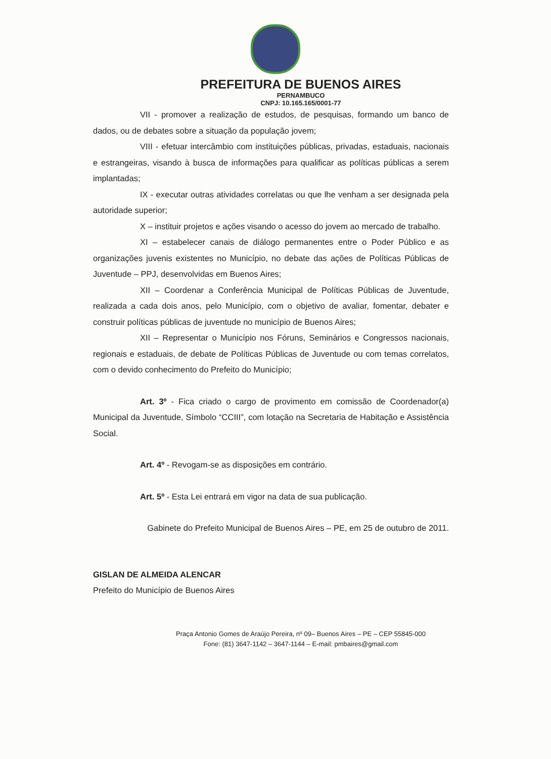PREFEITURA DE BUENOS AIRES
PERNAMBUCO
CNPJ: 10.165.165/0001-77
VII - promover a realização de estudos, de pesquisas, formando um banco de dados, ou de debates sobre a situação da população jovem;
VIII - efetuar intercâmbio com instituições públicas, privadas, estaduais, nacionais e estrangeiras, visando à busca de informações para qualificar as políticas públicas a serem implantadas;
IX - executar outras atividades correlatas ou que lhe venham a ser designada pela autoridade superior;
X – instituir projetos e ações visando o acesso do jovem ao mercado de trabalho.
XI – estabelecer canais de diálogo permanentes entre o Poder Público e as organizações juvenis existentes no Município, no debate das ações de Políticas Públicas de Juventude – PPJ, desenvolvidas em Buenos Aires;
XII – Coordenar a Conferência Municipal de Políticas Públicas de Juventude, realizada a cada dois anos, pelo Município, com o objetivo de avaliar, fomentar, debater e construir políticas públicas de juventude no município de Buenos Aires;
XII – Representar o Município nos Fóruns, Seminários e Congressos nacionais, regionais e estaduais, de debate de Políticas Públicas de Juventude ou com temas correlatos, com o devido conhecimento do Prefeito do Município;
Art. 3º - Fica criado o cargo de provimento em comissão de Coordenador(a) Municipal da Juventude, Símbolo “CCIII”, com lotação na Secretaria de Habitação e Assistência Social.
Art. 4º - Revogam-se as disposições em contrário.
Art. 5º - Esta Lei entrará em vigor na data de sua publicação.
Gabinete do Prefeito Municipal de Buenos Aires – PE, em 25 de outubro de 2011.
GISLAN DE ALMEIDA ALENCAR
Prefeito do Município de Buenos Aires
Praça Antonio Gomes de Araújo Pereira, nº 09– Buenos Aires – PE – CEP 55845-000
Fone: (81) 3647-1142 – 3647-1144 – E-mail: pmbaires@gmail.com